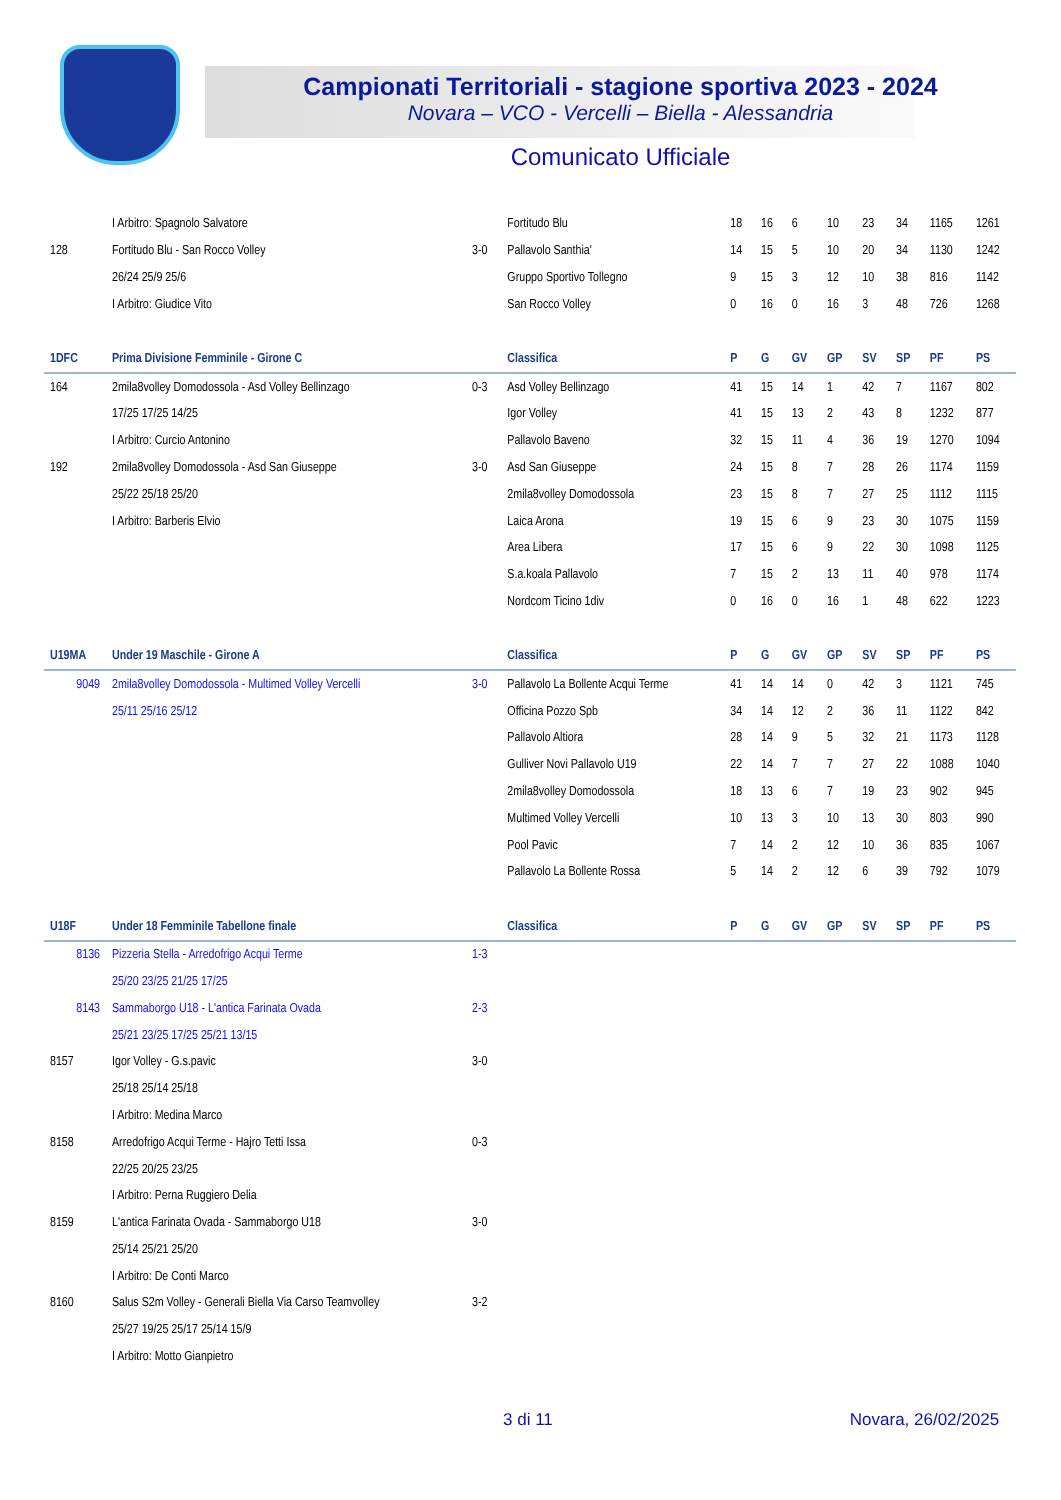Campionati Territoriali - stagione sportiva 2023 - 2024
Novara – VCO - Vercelli – Biella - Alessandria
Comunicato Ufficiale
| | I Arbitro: Spagnolo Salvatore | | Fortitudo Blu | 18 | 16 | 6 | 10 | 23 | 34 | 1165 | 1261 |
| 128 | Fortitudo Blu - San Rocco Volley | 3-0 | Pallavolo Santhia' | 14 | 15 | 5 | 10 | 20 | 34 | 1130 | 1242 |
| | 26/24 25/9 25/6 | | Gruppo Sportivo Tollegno | 9 | 15 | 3 | 12 | 10 | 38 | 816 | 1142 |
| | I Arbitro: Giudice Vito | | San Rocco Volley | 0 | 16 | 0 | 16 | 3 | 48 | 726 | 1268 |
| 1DFC | Prima Divisione Femminile - Girone C | | Classifica | P | G | GV | GP | SV | SP | PF | PS |
| 164 | 2mila8volley Domodossola - Asd Volley Bellinzago | 0-3 | Asd Volley Bellinzago | 41 | 15 | 14 | 1 | 42 | 7 | 1167 | 802 |
| | 17/25 17/25 14/25 | | Igor Volley | 41 | 15 | 13 | 2 | 43 | 8 | 1232 | 877 |
| | I Arbitro: Curcio Antonino | | Pallavolo Baveno | 32 | 15 | 11 | 4 | 36 | 19 | 1270 | 1094 |
| 192 | 2mila8volley Domodossola - Asd San Giuseppe | 3-0 | Asd San Giuseppe | 24 | 15 | 8 | 7 | 28 | 26 | 1174 | 1159 |
| | 25/22 25/18 25/20 | | 2mila8volley Domodossola | 23 | 15 | 8 | 7 | 27 | 25 | 1112 | 1115 |
| | I Arbitro: Barberis Elvio | | Laica Arona | 19 | 15 | 6 | 9 | 23 | 30 | 1075 | 1159 |
| | | | Area Libera | 17 | 15 | 6 | 9 | 22 | 30 | 1098 | 1125 |
| | | | S.a.koala Pallavolo | 7 | 15 | 2 | 13 | 11 | 40 | 978 | 1174 |
| | | | Nordcom Ticino 1div | 0 | 16 | 0 | 16 | 1 | 48 | 622 | 1223 |
| U19MA | Under 19 Maschile - Girone A | | Classifica | P | G | GV | GP | SV | SP | PF | PS |
| 9049 | 2mila8volley Domodossola - Multimed Volley Vercelli | 3-0 | Pallavolo La Bollente Acqui Terme | 41 | 14 | 14 | 0 | 42 | 3 | 1121 | 745 |
| | 25/11 25/16 25/12 | | Officina Pozzo Spb | 34 | 14 | 12 | 2 | 36 | 11 | 1122 | 842 |
| | | | Pallavolo Altiora | 28 | 14 | 9 | 5 | 32 | 21 | 1173 | 1128 |
| | | | Gulliver Novi Pallavolo U19 | 22 | 14 | 7 | 7 | 27 | 22 | 1088 | 1040 |
| | | | 2mila8volley Domodossola | 18 | 13 | 6 | 7 | 19 | 23 | 902 | 945 |
| | | | Multimed Volley Vercelli | 10 | 13 | 3 | 10 | 13 | 30 | 803 | 990 |
| | | | Pool Pavic | 7 | 14 | 2 | 12 | 10 | 36 | 835 | 1067 |
| | | | Pallavolo La Bollente Rossa | 5 | 14 | 2 | 12 | 6 | 39 | 792 | 1079 |
| U18F | Under 18 Femminile Tabellone finale | | Classifica | P | G | GV | GP | SV | SP | PF | PS |
| 8136 | Pizzeria Stella - Arredofrigo Acqui Terme | 1-3 | | | | | | | | | |
| | 25/20 23/25 21/25 17/25 | | | | | | | | | | |
| 8143 | Sammaborgo U18 - L'antica Farinata Ovada | 2-3 | | | | | | | | | |
| | 25/21 23/25 17/25 25/21 13/15 | | | | | | | | | | |
| 8157 | Igor Volley - G.s.pavic | 3-0 | | | | | | | | | |
| | 25/18 25/14 25/18 | | | | | | | | | | |
| | I Arbitro: Medina Marco | | | | | | | | | | |
| 8158 | Arredofrigo Acqui Terme - Hajro Tetti Issa | 0-3 | | | | | | | | | |
| | 22/25 20/25 23/25 | | | | | | | | | | |
| | I Arbitro: Perna Ruggiero Delia | | | | | | | | | | |
| 8159 | L'antica Farinata Ovada - Sammaborgo U18 | 3-0 | | | | | | | | | |
| | 25/14 25/21 25/20 | | | | | | | | | | |
| | I Arbitro: De Conti Marco | | | | | | | | | | |
| 8160 | Salus S2m Volley - Generali Biella Via Carso Teamvolley | 3-2 | | | | | | | | | |
| | 25/27 19/25 25/17 25/14 15/9 | | | | | | | | | | |
| | I Arbitro: Motto Gianpietro | | | | | | | | | | |
3 di 11 Novara, 26/02/2025